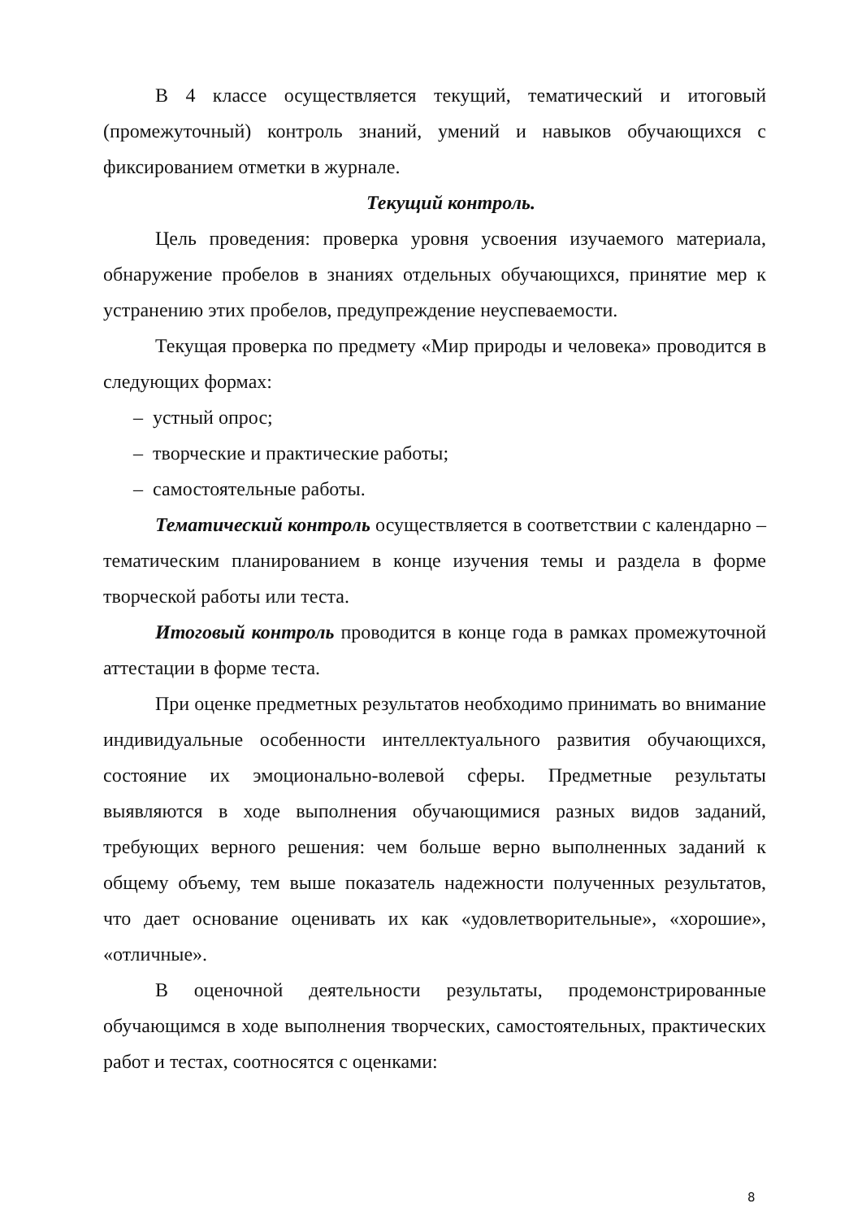В 4 классе осуществляется текущий, тематический и итоговый (промежуточный) контроль знаний, умений и навыков обучающихся с фиксированием отметки в журнале.
Текущий контроль.
Цель проведения: проверка уровня усвоения изучаемого материала, обнаружение пробелов в знаниях отдельных обучающихся, принятие мер к устранению этих пробелов, предупреждение неуспеваемости.
Текущая проверка по предмету «Мир природы и человека» проводится в следующих формах:
– устный опрос;
– творческие и практические работы;
– самостоятельные работы.
Тематический контроль осуществляется в соответствии с календарно – тематическим планированием в конце изучения темы и раздела в форме творческой работы или теста.
Итоговый контроль проводится в конце года в рамках промежуточной аттестации в форме теста.
При оценке предметных результатов необходимо принимать во внимание индивидуальные особенности интеллектуального развития обучающихся, состояние их эмоционально-волевой сферы. Предметные результаты выявляются в ходе выполнения обучающимися разных видов заданий, требующих верного решения: чем больше верно выполненных заданий к общему объему, тем выше показатель надежности полученных результатов, что дает основание оценивать их как «удовлетворительные», «хорошие», «отличные».
В оценочной деятельности результаты, продемонстрированные обучающимся в ходе выполнения творческих, самостоятельных, практических работ и тестах, соотносятся с оценками:
8